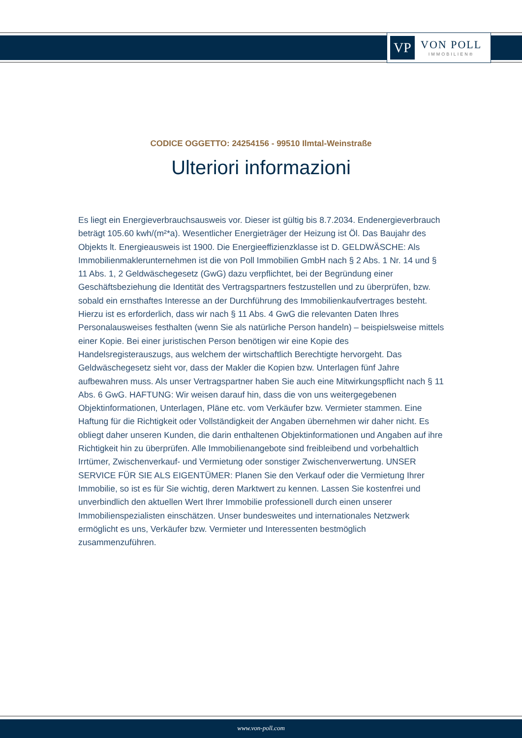VP
VON POLL
IMMOBILIEN®
CODICE OGGETTO: 24254156 - 99510 Ilmtal-Weinstraße
Ulteriori informazioni
Es liegt ein Energieverbrauchsausweis vor. Dieser ist gültig bis 8.7.2034. Endenergieverbrauch beträgt 105.60 kwh/(m²*a). Wesentlicher Energieträger der Heizung ist Öl. Das Baujahr des Objekts lt. Energieausweis ist 1900. Die Energieeffizienzklasse ist D. GELDWÄSCHE: Als Immobilienmaklerunternehmen ist die von Poll Immobilien GmbH nach § 2 Abs. 1 Nr. 14 und § 11 Abs. 1, 2 Geldwäschegesetz (GwG) dazu verpflichtet, bei der Begründung einer Geschäftsbeziehung die Identität des Vertragspartners festzustellen und zu überprüfen, bzw. sobald ein ernsthaftes Interesse an der Durchführung des Immobilienkaufvertrages besteht. Hierzu ist es erforderlich, dass wir nach § 11 Abs. 4 GwG die relevanten Daten Ihres Personalausweises festhalten (wenn Sie als natürliche Person handeln) – beispielsweise mittels einer Kopie. Bei einer juristischen Person benötigen wir eine Kopie des Handelsregisterauszugs, aus welchem der wirtschaftlich Berechtigte hervorgeht. Das Geldwäschegesetz sieht vor, dass der Makler die Kopien bzw. Unterlagen fünf Jahre aufbewahren muss. Als unser Vertragspartner haben Sie auch eine Mitwirkungspflicht nach § 11 Abs. 6 GwG. HAFTUNG: Wir weisen darauf hin, dass die von uns weitergegebenen Objektinformationen, Unterlagen, Pläne etc. vom Verkäufer bzw. Vermieter stammen. Eine Haftung für die Richtigkeit oder Vollständigkeit der Angaben übernehmen wir daher nicht. Es obliegt daher unseren Kunden, die darin enthaltenen Objektinformationen und Angaben auf ihre Richtigkeit hin zu überprüfen. Alle Immobilienangebote sind freibleibend und vorbehaltlich Irrtümer, Zwischenverkauf- und Vermietung oder sonstiger Zwischenverwertung. UNSER SERVICE FÜR SIE ALS EIGENTÜMER: Planen Sie den Verkauf oder die Vermietung Ihrer Immobilie, so ist es für Sie wichtig, deren Marktwert zu kennen. Lassen Sie kostenfrei und unverbindlich den aktuellen Wert Ihrer Immobilie professionell durch einen unserer Immobilienspezialisten einschätzen. Unser bundesweites und internationales Netzwerk ermöglicht es uns, Verkäufer bzw. Vermieter und Interessenten bestmöglich zusammenzuführen.
www.von-poll.com